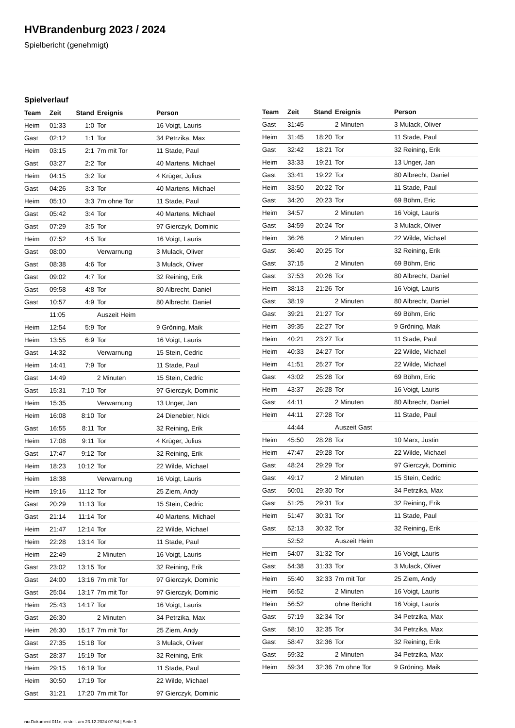HVBrandenburg 2023 / 2024
Spielbericht (genehmigt)
Spielverlauf
| Team | Zeit | Stand | Ereignis | Person |
| --- | --- | --- | --- | --- |
| Heim | 01:33 | 1:0 | Tor | 16 Voigt, Lauris |
| Gast | 02:12 | 1:1 | Tor | 34 Petrzika, Max |
| Heim | 03:15 | 2:1 | 7m mit Tor | 11 Stade, Paul |
| Gast | 03:27 | 2:2 | Tor | 40 Martens, Michael |
| Heim | 04:15 | 3:2 | Tor | 4 Krüger, Julius |
| Gast | 04:26 | 3:3 | Tor | 40 Martens, Michael |
| Heim | 05:10 | 3:3 | 7m ohne Tor | 11 Stade, Paul |
| Gast | 05:42 | 3:4 | Tor | 40 Martens, Michael |
| Gast | 07:29 | 3:5 | Tor | 97 Gierczyk, Dominic |
| Heim | 07:52 | 4:5 | Tor | 16 Voigt, Lauris |
| Gast | 08:00 | | Verwarnung | 3 Mulack, Oliver |
| Gast | 08:38 | 4:6 | Tor | 3 Mulack, Oliver |
| Gast | 09:02 | 4:7 | Tor | 32 Reining, Erik |
| Gast | 09:58 | 4:8 | Tor | 80 Albrecht, Daniel |
| Gast | 10:57 | 4:9 | Tor | 80 Albrecht, Daniel |
| | 11:05 | | Auszeit Heim | |
| Heim | 12:54 | 5:9 | Tor | 9 Gröning, Maik |
| Heim | 13:55 | 6:9 | Tor | 16 Voigt, Lauris |
| Gast | 14:32 | | Verwarnung | 15 Stein, Cedric |
| Heim | 14:41 | 7:9 | Tor | 11 Stade, Paul |
| Gast | 14:49 | | 2 Minuten | 15 Stein, Cedric |
| Gast | 15:31 | 7:10 | Tor | 97 Gierczyk, Dominic |
| Heim | 15:35 | | Verwarnung | 13 Unger, Jan |
| Heim | 16:08 | 8:10 | Tor | 24 Dienebier, Nick |
| Gast | 16:55 | 8:11 | Tor | 32 Reining, Erik |
| Heim | 17:08 | 9:11 | Tor | 4 Krüger, Julius |
| Gast | 17:47 | 9:12 | Tor | 32 Reining, Erik |
| Heim | 18:23 | 10:12 | Tor | 22 Wilde, Michael |
| Heim | 18:38 | | Verwarnung | 16 Voigt, Lauris |
| Heim | 19:16 | 11:12 | Tor | 25 Ziem, Andy |
| Gast | 20:29 | 11:13 | Tor | 15 Stein, Cedric |
| Gast | 21:14 | 11:14 | Tor | 40 Martens, Michael |
| Heim | 21:47 | 12:14 | Tor | 22 Wilde, Michael |
| Heim | 22:28 | 13:14 | Tor | 11 Stade, Paul |
| Heim | 22:49 | | 2 Minuten | 16 Voigt, Lauris |
| Gast | 23:02 | 13:15 | Tor | 32 Reining, Erik |
| Gast | 24:00 | 13:16 | 7m mit Tor | 97 Gierczyk, Dominic |
| Gast | 25:04 | 13:17 | 7m mit Tor | 97 Gierczyk, Dominic |
| Heim | 25:43 | 14:17 | Tor | 16 Voigt, Lauris |
| Gast | 26:30 | | 2 Minuten | 34 Petrzika, Max |
| Heim | 26:30 | 15:17 | 7m mit Tor | 25 Ziem, Andy |
| Gast | 27:35 | 15:18 | Tor | 3 Mulack, Oliver |
| Gast | 28:37 | 15:19 | Tor | 32 Reining, Erik |
| Heim | 29:15 | 16:19 | Tor | 11 Stade, Paul |
| Heim | 30:50 | 17:19 | Tor | 22 Wilde, Michael |
| Gast | 31:21 | 17:20 | 7m mit Tor | 97 Gierczyk, Dominic |
| Team | Zeit | Stand | Ereignis | Person |
| --- | --- | --- | --- | --- |
| Gast | 31:45 | | 2 Minuten | 3 Mulack, Oliver |
| Heim | 31:45 | 18:20 | Tor | 11 Stade, Paul |
| Gast | 32:42 | 18:21 | Tor | 32 Reining, Erik |
| Heim | 33:33 | 19:21 | Tor | 13 Unger, Jan |
| Gast | 33:41 | 19:22 | Tor | 80 Albrecht, Daniel |
| Heim | 33:50 | 20:22 | Tor | 11 Stade, Paul |
| Gast | 34:20 | 20:23 | Tor | 69 Böhm, Eric |
| Heim | 34:57 | | 2 Minuten | 16 Voigt, Lauris |
| Gast | 34:59 | 20:24 | Tor | 3 Mulack, Oliver |
| Heim | 36:26 | | 2 Minuten | 22 Wilde, Michael |
| Gast | 36:40 | 20:25 | Tor | 32 Reining, Erik |
| Gast | 37:15 | | 2 Minuten | 69 Böhm, Eric |
| Gast | 37:53 | 20:26 | Tor | 80 Albrecht, Daniel |
| Heim | 38:13 | 21:26 | Tor | 16 Voigt, Lauris |
| Gast | 38:19 | | 2 Minuten | 80 Albrecht, Daniel |
| Gast | 39:21 | 21:27 | Tor | 69 Böhm, Eric |
| Heim | 39:35 | 22:27 | Tor | 9 Gröning, Maik |
| Heim | 40:21 | 23:27 | Tor | 11 Stade, Paul |
| Heim | 40:33 | 24:27 | Tor | 22 Wilde, Michael |
| Heim | 41:51 | 25:27 | Tor | 22 Wilde, Michael |
| Gast | 43:02 | 25:28 | Tor | 69 Böhm, Eric |
| Heim | 43:37 | 26:28 | Tor | 16 Voigt, Lauris |
| Gast | 44:11 | | 2 Minuten | 80 Albrecht, Daniel |
| Heim | 44:11 | 27:28 | Tor | 11 Stade, Paul |
| | 44:44 | | Auszeit Gast | |
| Heim | 45:50 | 28:28 | Tor | 10 Marx, Justin |
| Heim | 47:47 | 29:28 | Tor | 22 Wilde, Michael |
| Gast | 48:24 | 29:29 | Tor | 97 Gierczyk, Dominic |
| Gast | 49:17 | | 2 Minuten | 15 Stein, Cedric |
| Gast | 50:01 | 29:30 | Tor | 34 Petrzika, Max |
| Gast | 51:25 | 29:31 | Tor | 32 Reining, Erik |
| Heim | 51:47 | 30:31 | Tor | 11 Stade, Paul |
| Gast | 52:13 | 30:32 | Tor | 32 Reining, Erik |
| | 52:52 | | Auszeit Heim | |
| Heim | 54:07 | 31:32 | Tor | 16 Voigt, Lauris |
| Gast | 54:38 | 31:33 | Tor | 3 Mulack, Oliver |
| Heim | 55:40 | 32:33 | 7m mit Tor | 25 Ziem, Andy |
| Heim | 56:52 | | 2 Minuten | 16 Voigt, Lauris |
| Heim | 56:52 | | ohne Bericht | 16 Voigt, Lauris |
| Gast | 57:19 | 32:34 | Tor | 34 Petrzika, Max |
| Gast | 58:10 | 32:35 | Tor | 34 Petrzika, Max |
| Gast | 58:47 | 32:36 | Tor | 32 Reining, Erik |
| Gast | 59:32 | | 2 Minuten | 34 Petrzika, Max |
| Heim | 59:34 | 32:36 | 7m ohne Tor | 9 Gröning, Maik |
nu.Dokument 011e, erstellt am 23.12.2024 07:54 | Seite 3